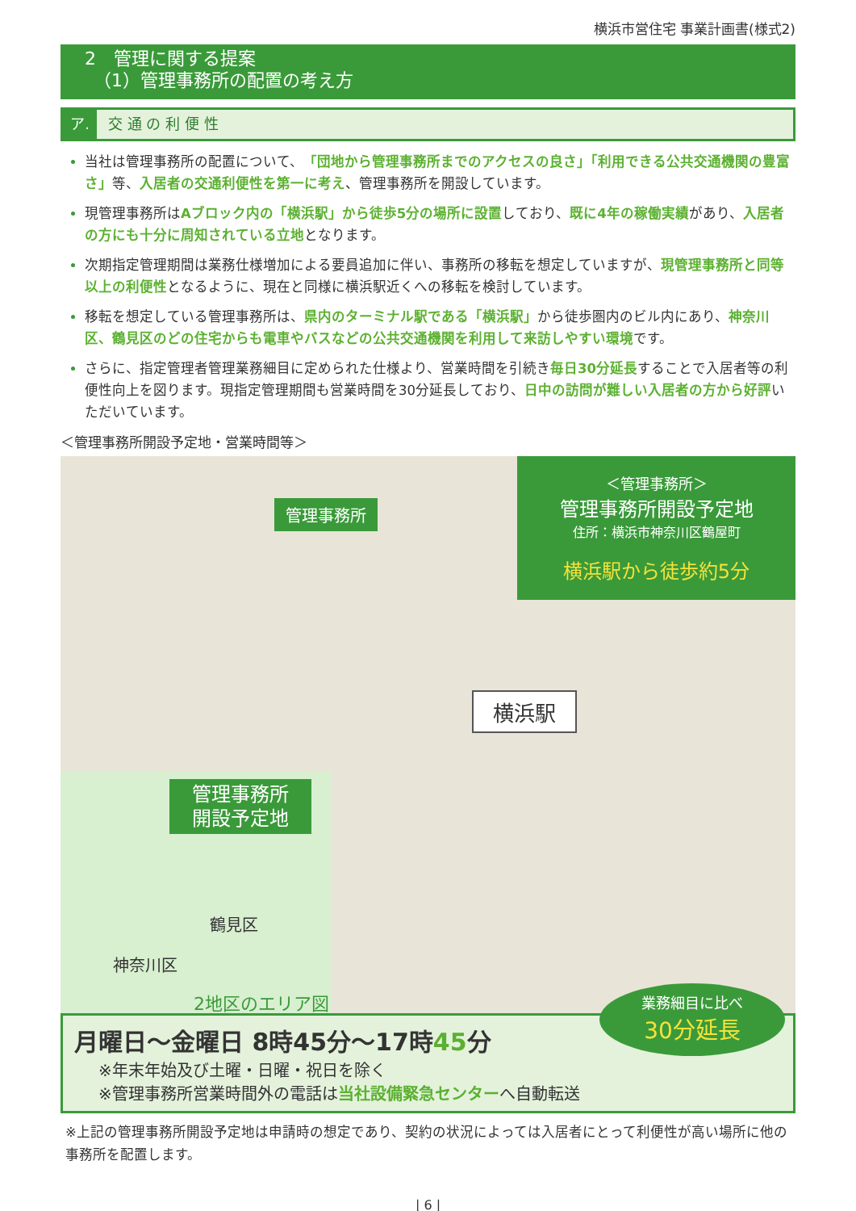横浜市営住宅 事業計画書(様式2)
2　管理に関する提案
　（1）管理事務所の配置の考え方
ア. 交 通 の 利 便 性
当社は管理事務所の配置について、「団地から管理事務所までのアクセスの良さ」「利用できる公共交通機関の豊富さ」等、入居者の交通利便性を第一に考え、管理事務所を開設しています。
現管理事務所はAブロック内の「横浜駅」から徒歩5分の場所に設置しており、既に4年の稼働実績があり、入居者の方にも十分に周知されている立地となります。
次期指定管理期間は業務仕様増加による要員追加に伴い、事務所の移転を想定していますが、現管理事務所と同等以上の利便性となるように、現在と同様に横浜駅近くへの移転を検討しています。
移転を想定している管理事務所は、県内のターミナル駅である「横浜駅」から徒歩圏内のビル内にあり、神奈川区、鶴見区のどの住宅からも電車やバスなどの公共交通機関を利用して来訪しやすい環境です。
さらに、指定管理者管理業務細目に定められた仕様より、営業時間を引続き毎日30分延長することで入居者等の利便性向上を図ります。現指定管理期間も営業時間を30分延長しており、日中の訪問が難しい入居者の方から好評いただいています。
＜管理事務所開設予定地・営業時間等＞
管理事務所
＜管理事務所＞
管理事務所開設予定地
住所：横浜市神奈川区鶴屋町
横浜駅から徒歩約5分
横浜駅
管理事務所
開設予定地
鶴見区
神奈川区
2地区のエリア図
業務細目に比べ
30分延長
月曜日～金曜日 8時45分～17時45分
※年末年始及び土曜・日曜・祝日を除く
※管理事務所営業時間外の電話は当社設備緊急センターへ自動転送
※上記の管理事務所開設予定地は申請時の想定であり、契約の状況によっては入居者にとって利便性が高い場所に他の事務所を配置します。
| 6 |